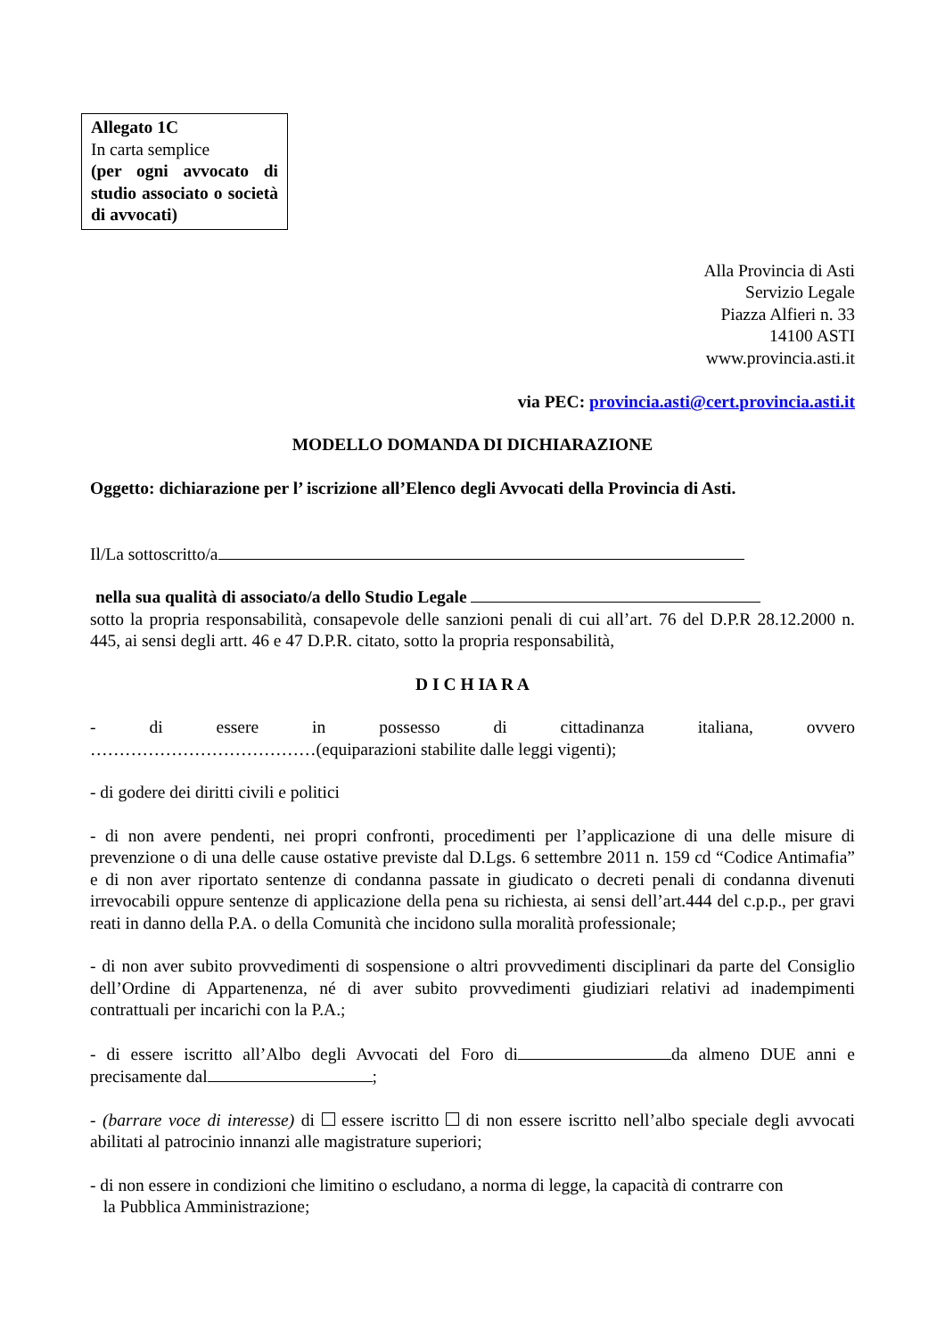Allegato 1C
In carta semplice
(per ogni avvocato di studio associato o società di avvocati)
Alla Provincia di Asti
Servizio Legale
Piazza Alfieri n. 33
14100 ASTI
www.provincia.asti.it
via PEC: provincia.asti@cert.provincia.asti.it
MODELLO DOMANDA DI DICHIARAZIONE
Oggetto: dichiarazione per l’ iscrizione all’Elenco degli Avvocati della Provincia di Asti.
Il/La sottoscritto/a
nella sua qualità di associato/a dello Studio Legale
sotto la propria responsabilità, consapevole delle sanzioni penali di cui all’art. 76 del D.P.R 28.12.2000 n. 445, ai sensi degli artt. 46 e 47 D.P.R. citato, sotto la propria responsabilità,
D I C H IA R A
- di essere in possesso di cittadinanza italiana, ovvero
…………………………………(equiparazioni stabilite dalle leggi vigenti);
- di godere dei diritti civili e politici
- di non avere pendenti, nei propri confronti, procedimenti per l’applicazione di una delle misure di prevenzione o di una delle cause ostative previste dal D.Lgs. 6 settembre 2011 n. 159 cd “Codice Antimafia” e di non aver riportato sentenze di condanna passate in giudicato o decreti penali di condanna divenuti irrevocabili oppure sentenze di applicazione della pena su richiesta, ai sensi dell’art.444 del c.p.p., per gravi reati in danno della P.A. o della Comunità che incidono sulla moralità professionale;
- di non aver subito provvedimenti di sospensione o altri provvedimenti disciplinari da parte del Consiglio dell’Ordine di Appartenenza, né di aver subito provvedimenti giudiziari relativi ad inadempimenti contrattuali per incarichi con la P.A.;
- di essere iscritto all’Albo degli Avvocati del Foro di da almeno DUE anni e precisamente dal ;
- (barrare voce di interesse) di essere iscritto di non essere iscritto nell’albo speciale degli avvocati abilitati al patrocinio innanzi alle magistrature superiori;
- di non essere in condizioni che limitino o escludano, a norma di legge, la capacità di contrarre con
la Pubblica Amministrazione;